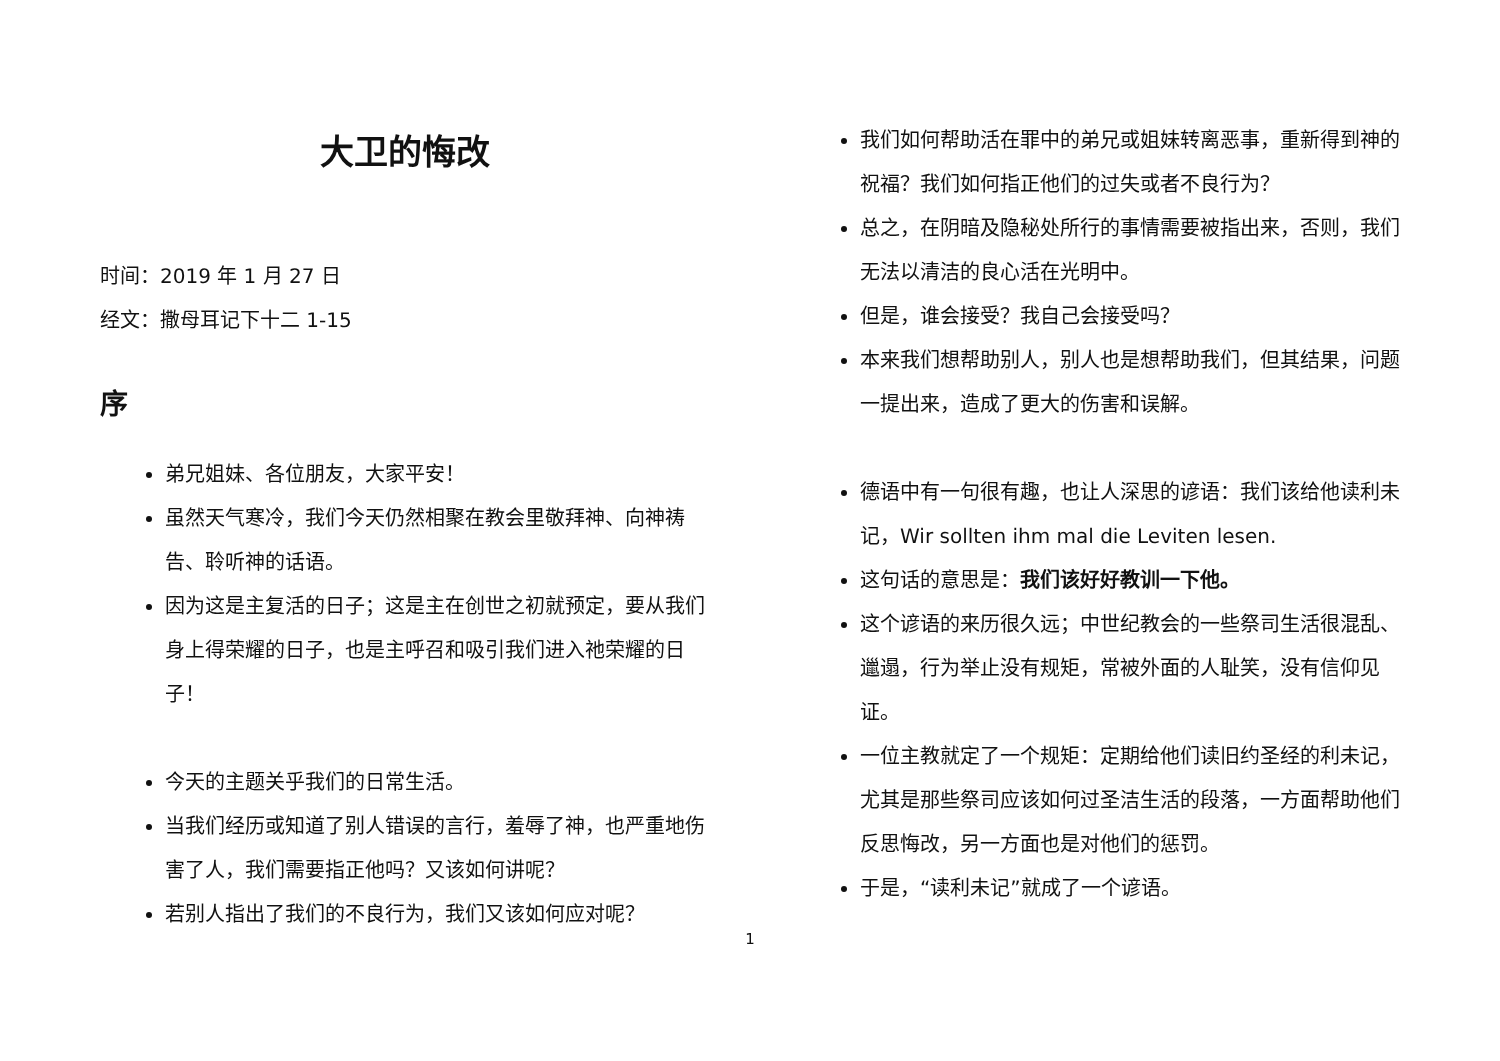大卫的悔改
时间：2019 年 1 月 27 日
经文：撒母耳记下十二 1-15
序
弟兄姐妹、各位朋友，大家平安！
虽然天气寒冷，我们今天仍然相聚在教会里敬拜神、向神祷告、聆听神的话语。
因为这是主复活的日子；这是主在创世之初就预定，要从我们身上得荣耀的日子，也是主呼召和吸引我们进入祂荣耀的日子！
今天的主题关乎我们的日常生活。
当我们经历或知道了别人错误的言行，羞辱了神，也严重地伤害了人，我们需要指正他吗？又该如何讲呢？
若别人指出了我们的不良行为，我们又该如何应对呢？
我们如何帮助活在罪中的弟兄或姐妹转离恶事，重新得到神的祝福？我们如何指正他们的过失或者不良行为？
总之，在阴暗及隐秘处所行的事情需要被指出来，否则，我们无法以清洁的良心活在光明中。
但是，谁会接受？我自己会接受吗？
本来我们想帮助别人，别人也是想帮助我们，但其结果，问题一提出来，造成了更大的伤害和误解。
德语中有一句很有趣，也让人深思的谚语：我们该给他读利未记，Wir sollten ihm mal die Leviten lesen.
这句话的意思是：我们该好好教训一下他。
这个谚语的来历很久远；中世纪教会的一些祭司生活很混乱、邋遢，行为举止没有规矩，常被外面的人耻笑，没有信仰见证。
一位主教就定了一个规矩：定期给他们读旧约圣经的利未记，尤其是那些祭司应该如何过圣洁生活的段落，一方面帮助他们反思悔改，另一方面也是对他们的惩罚。
于是，“读利未记”就成了一个谚语。
1